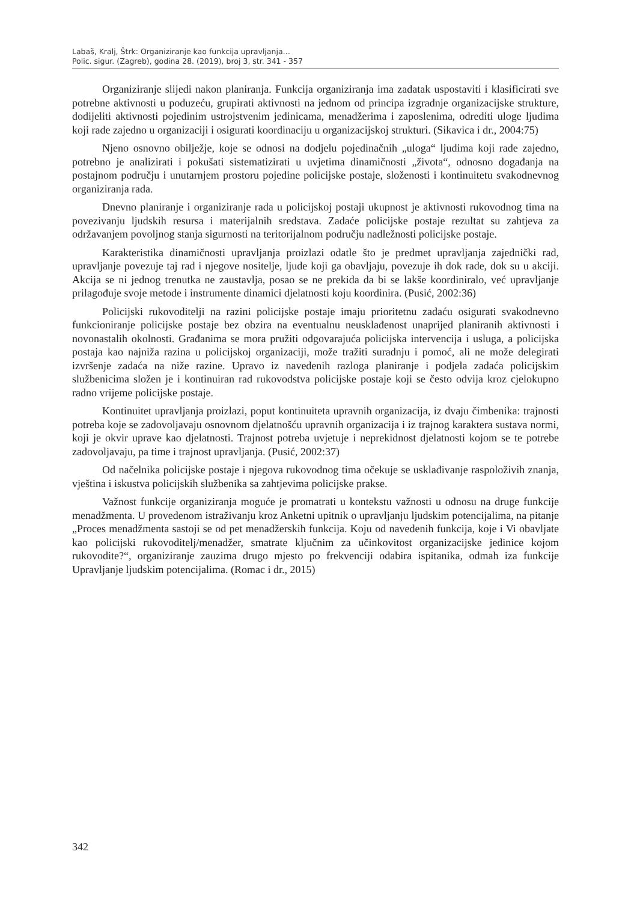Labaš, Kralj, Štrk: Organiziranje kao funkcija upravljanja…
Polic. sigur. (Zagreb), godina 28. (2019), broj 3, str. 341 - 357
Organiziranje slijedi nakon planiranja. Funkcija organiziranja ima zadatak uspostaviti i klasificirati sve potrebne aktivnosti u poduzeću, grupirati aktivnosti na jednom od principa izgradnje organizacijske strukture, dodijeliti aktivnosti pojedinim ustrojstvenim jedinicama, menadžerima i zaposlenima, odrediti uloge ljudima koji rade zajedno u organizaciji i osigurati koordinaciju u organizacijskoj strukturi. (Sikavica i dr., 2004:75)
Njeno osnovno obilježje, koje se odnosi na dodjelu pojedinačnih „uloga“ ljudima koji rade zajedno, potrebno je analizirati i pokušati sistematizirati u uvjetima dinamičnosti „života“, odnosno događanja na postajnom području i unutarnjem prostoru pojedine policijske postaje, složenosti i kontinuitetu svakodnevnog organiziranja rada.
Dnevno planiranje i organiziranje rada u policijskoj postaji ukupnost je aktivnosti rukovodnog tima na povezivanju ljudskih resursa i materijalnih sredstava. Zadaće policijske postaje rezultat su zahtjeva za održavanjem povoljnog stanja sigurnosti na teritorijalnom području nadležnosti policijske postaje.
Karakteristika dinamičnosti upravljanja proizlazi odatle što je predmet upravljanja zajednički rad, upravljanje povezuje taj rad i njegove nositelje, ljude koji ga obavljaju, povezuje ih dok rade, dok su u akciji. Akcija se ni jednog trenutka ne zaustavlja, posao se ne prekida da bi se lakše koordiniralo, već upravljanje prilagođuje svoje metode i instrumente dinamici djelatnosti koju koordinira. (Pusić, 2002:36)
Policijski rukovoditelji na razini policijske postaje imaju prioritetnu zadaću osigurati svakodnevno funkcioniranje policijske postaje bez obzira na eventualnu neusklađenost unaprijed planiranih aktivnosti i novonastalih okolnosti. Građanima se mora pružiti odgovarajuća policijska intervencija i usluga, a policijska postaja kao najniža razina u policijskoj organizaciji, može tražiti suradnju i pomoć, ali ne može delegirati izvršenje zadaća na niže razine. Upravo iz navedenih razloga planiranje i podjela zadaća policijskim službenicima složen je i kontinuiran rad rukovodstva policijske postaje koji se često odvija kroz cjelokupno radno vrijeme policijske postaje.
Kontinuitet upravljanja proizlazi, poput kontinuiteta upravnih organizacija, iz dvaju čimbenika: trajnosti potreba koje se zadovoljavaju osnovnom djelatnošću upravnih organizacija i iz trajnog karaktera sustava normi, koji je okvir uprave kao djelatnosti. Trajnost potreba uvjetuje i neprekidnost djelatnosti kojom se te potrebe zadovoljavaju, pa time i trajnost upravljanja. (Pusić, 2002:37)
Od načelnika policijske postaje i njegova rukovodnog tima očekuje se usklađivanje raspoloživih znanja, vještina i iskustva policijskih službenika sa zahtjevima policijske prakse.
Važnost funkcije organiziranja moguće je promatrati u kontekstu važnosti u odnosu na druge funkcije menadžmenta. U provedenom istraživanju kroz Anketni upitnik o upravljanju ljudskim potencijalima, na pitanje „Proces menadžmenta sastoji se od pet menadžerskih funkcija. Koju od navedenih funkcija, koje i Vi obavljate kao policijski rukovoditelj/menadžer, smatrate ključnim za učinkovitost organizacijske jedinice kojom rukovodite?“, organiziranje zauzima drugo mjesto po frekvenciji odabira ispitanika, odmah iza funkcije Upravljanje ljudskim potencijalima. (Romac i dr., 2015)
342